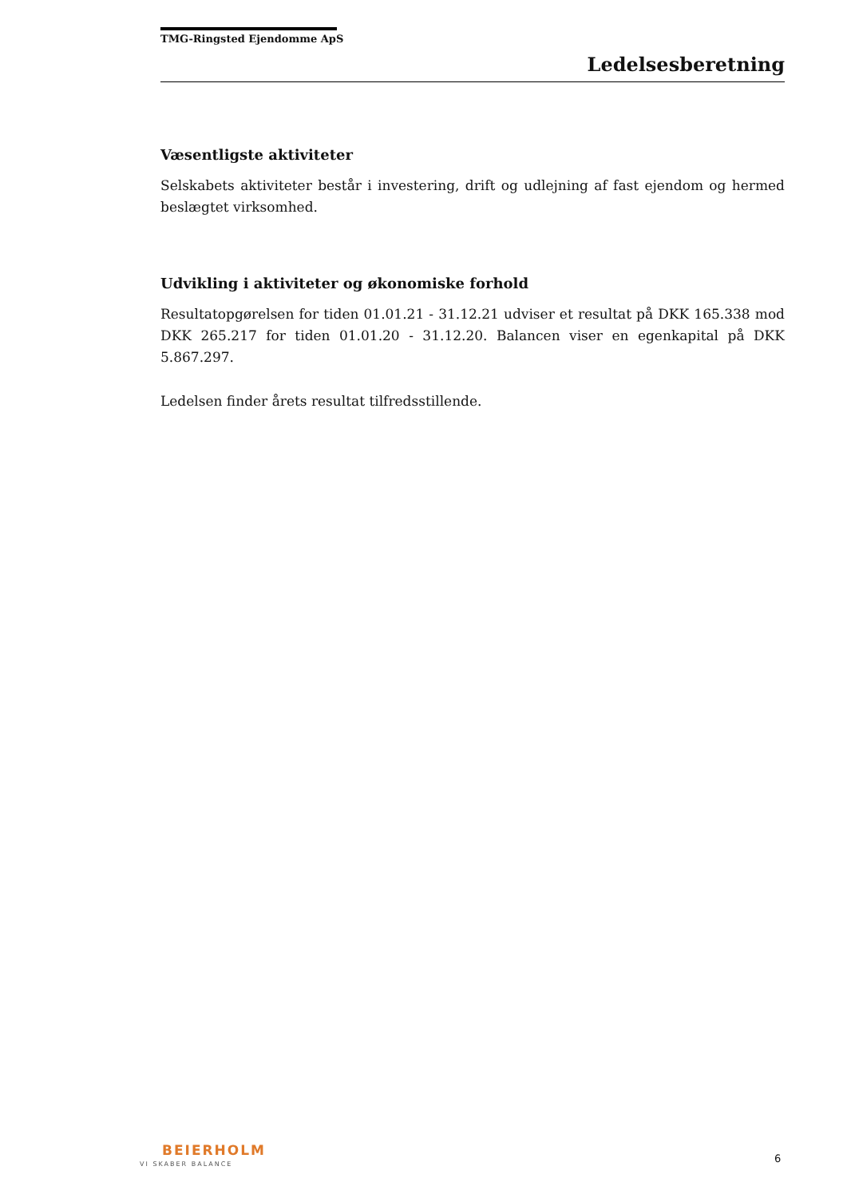TMG-Ringsted Ejendomme ApS
Ledelsesberetning
Væsentligste aktiviteter
Selskabets aktiviteter består i investering, drift og udlejning af fast ejendom og hermed beslægtet virksomhed.
Udvikling i aktiviteter og økonomiske forhold
Resultatopgørelsen for tiden 01.01.21 - 31.12.21 udviser et resultat på DKK 165.338 mod DKK 265.217 for tiden 01.01.20 - 31.12.20. Balancen viser en egenkapital på DKK 5.867.297.
Ledelsen finder årets resultat tilfredsstillende.
BEIERHOLM
VI SKABER BALANCE 6